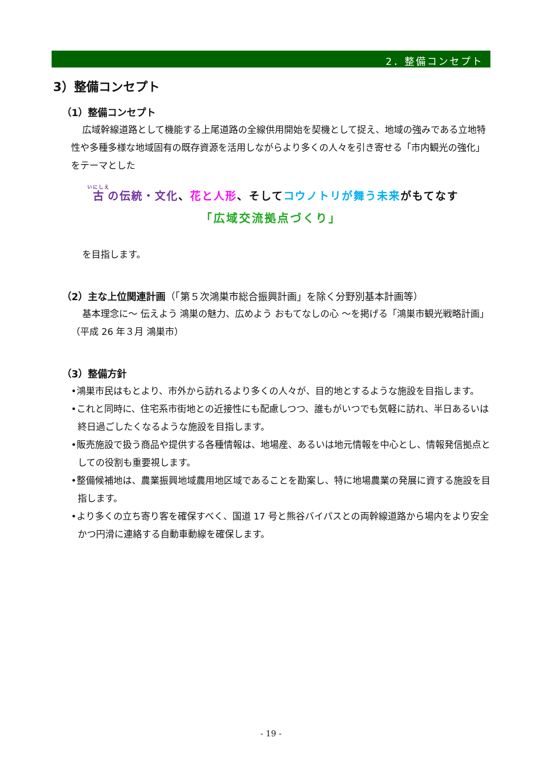2．整備コンセプト
3）整備コンセプト
（1）整備コンセプト
広域幹線道路として機能する上尾道路の全線供用開始を契機として捉え、地域の強みである立地特性や多種多様な地域固有の既存資源を活用しながらより多くの人々を引き寄せる「市内観光の強化」をテーマとした
古の伝統・文化、花と人形、そしてコウノトリが舞う未来がもてなす
「広域交流拠点づくり」
を目指します。
（2）主な上位関連計画（「第５次鴻巣市総合振興計画」を除く分野別基本計画等）
基本理念に～ 伝えよう 鴻巣の魅力、広めよう おもてなしの心 ～を掲げる「鴻巣市観光戦略計画」（平成 26 年３月 鴻巣市）
（3）整備方針
•鴻巣市民はもとより、市外から訪れるより多くの人々が、目的地とするような施設を目指します。
•これと同時に、住宅系市街地との近接性にも配慮しつつ、誰もがいつでも気軽に訪れ、半日あるいは終日過ごしたくなるような施設を目指します。
•販売施設で扱う商品や提供する各種情報は、地場産、あるいは地元情報を中心とし、情報発信拠点としての役割も重要視します。
•整備候補地は、農業振興地域農用地区域であることを勘案し、特に地場農業の発展に資する施設を目指します。
•より多くの立ち寄り客を確保すべく、国道 17 号と熊谷バイパスとの両幹線道路から場内をより安全かつ円滑に連絡する自動車動線を確保します。
- 19 -